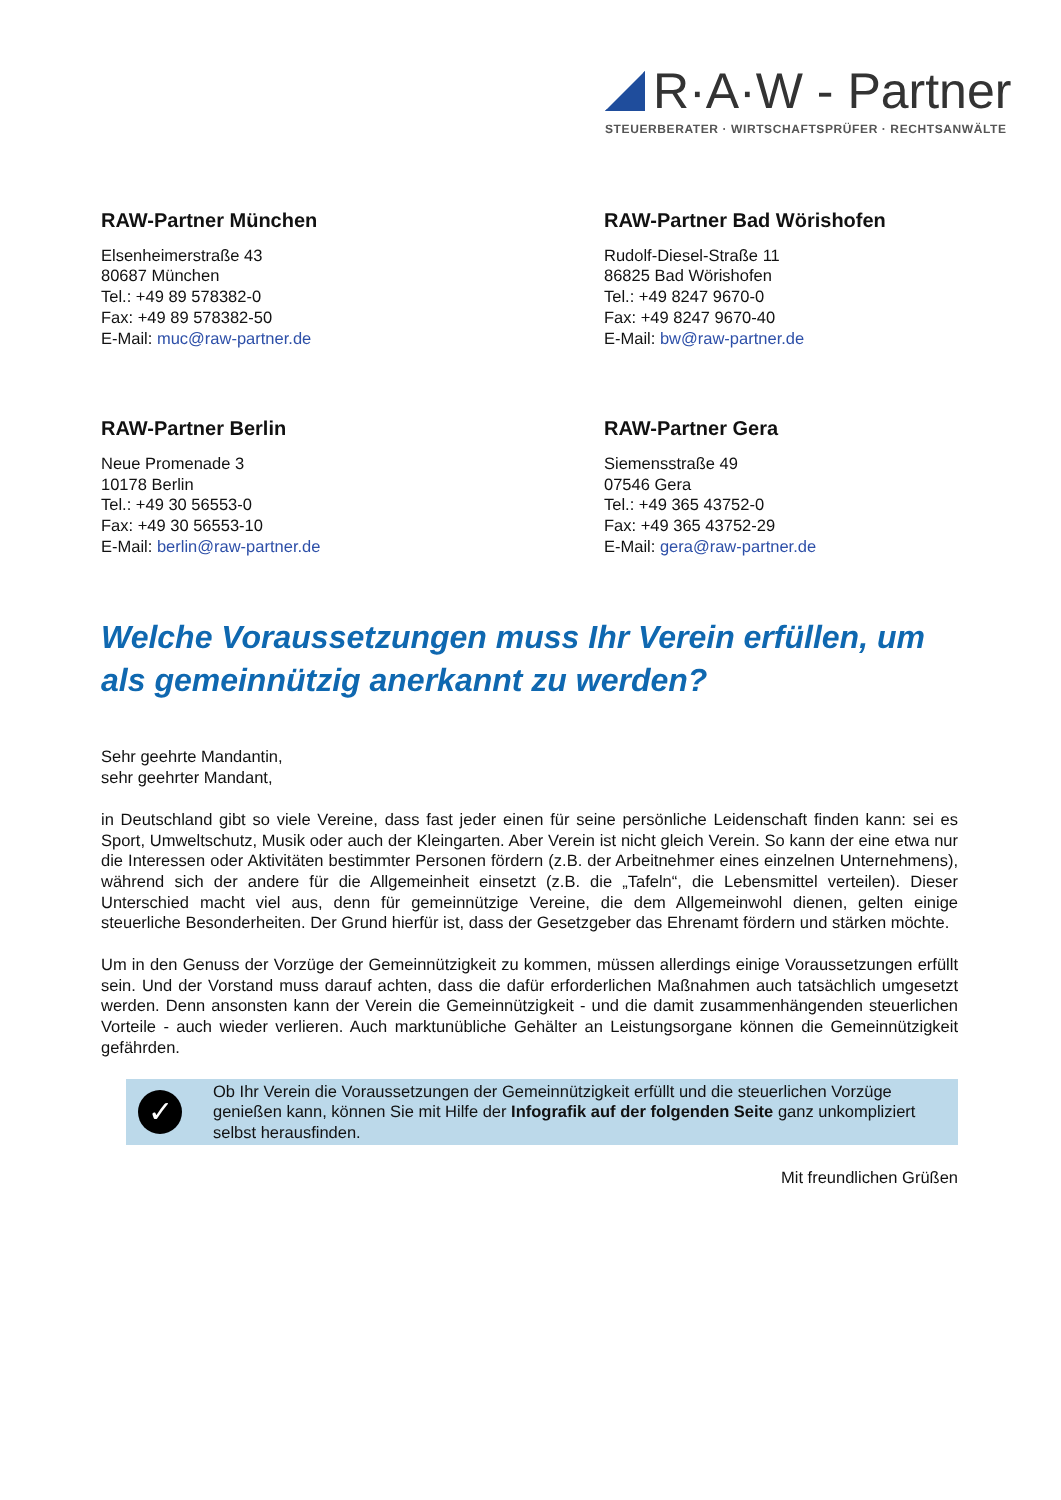R·A·W - Partner
STEUERBERATER · WIRTSCHAFTSPRÜFER · RECHTSANWÄLTE
RAW-Partner München
Elsenheimerstraße 43
80687 München
Tel.: +49 89 578382-0
Fax: +49 89 578382-50
E-Mail: muc@raw-partner.de
RAW-Partner Bad Wörishofen
Rudolf-Diesel-Straße 11
86825 Bad Wörishofen
Tel.: +49 8247 9670-0
Fax: +49 8247 9670-40
E-Mail: bw@raw-partner.de
RAW-Partner Berlin
Neue Promenade 3
10178 Berlin
Tel.: +49 30 56553-0
Fax: +49 30 56553-10
E-Mail: berlin@raw-partner.de
RAW-Partner Gera
Siemensstraße 49
07546 Gera
Tel.: +49 365 43752-0
Fax: +49 365 43752-29
E-Mail: gera@raw-partner.de
Welche Voraussetzungen muss Ihr Verein erfüllen, um als gemeinnützig anerkannt zu werden?
Sehr geehrte Mandantin,
sehr geehrter Mandant,
in Deutschland gibt so viele Vereine, dass fast jeder einen für seine persönliche Leidenschaft finden kann: sei es Sport, Umweltschutz, Musik oder auch der Kleingarten. Aber Verein ist nicht gleich Verein. So kann der eine etwa nur die Interessen oder Aktivitäten bestimmter Personen fördern (z.B. der Arbeitnehmer eines einzelnen Unternehmens), während sich der andere für die Allgemeinheit einsetzt (z.B. die „Tafeln“, die Lebensmittel verteilen). Dieser Unterschied macht viel aus, denn für gemeinnützige Vereine, die dem Allgemeinwohl dienen, gelten einige steuerliche Besonderheiten. Der Grund hierfür ist, dass der Gesetzgeber das Ehrenamt fördern und stärken möchte.
Um in den Genuss der Vorzüge der Gemeinnützigkeit zu kommen, müssen allerdings einige Voraussetzungen erfüllt sein. Und der Vorstand muss darauf achten, dass die dafür erforderlichen Maßnahmen auch tatsächlich umgesetzt werden. Denn ansonsten kann der Verein die Gemeinnützigkeit - und die damit zusammenhängenden steuerlichen Vorteile - auch wieder verlieren. Auch marktunübliche Gehälter an Leistungsorgane können die Gemeinnützigkeit gefährden.
✓
Ob Ihr Verein die Voraussetzungen der Gemeinnützigkeit erfüllt und die steuerlichen Vorzüge genießen kann, können Sie mit Hilfe der Infografik auf der folgenden Seite ganz unkompliziert selbst herausfinden.
Mit freundlichen Grüßen